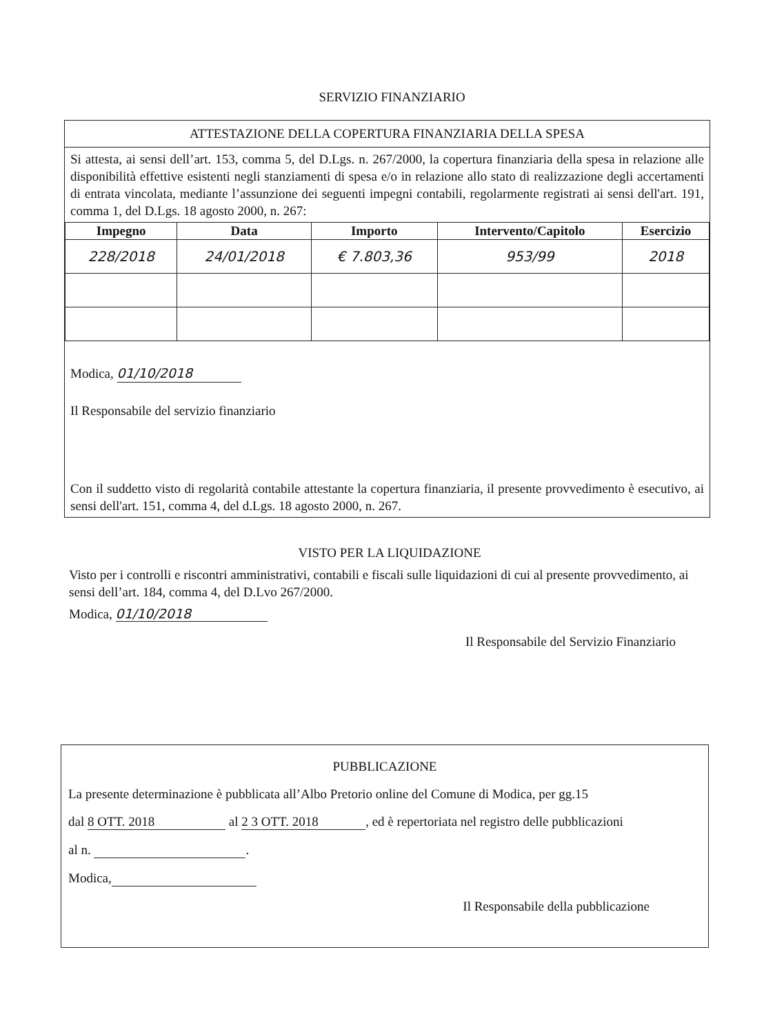SERVIZIO FINANZIARIO
ATTESTAZIONE DELLA COPERTURA FINANZIARIA DELLA SPESA
Si attesta, ai sensi dell’art. 153, comma 5, del D.Lgs. n. 267/2000, la copertura finanziaria della spesa in relazione alle disponibilità effettive esistenti negli stanziamenti di spesa e/o in relazione allo stato di realizzazione degli accertamenti di entrata vincolata, mediante l’assunzione dei seguenti impegni contabili, regolarmente registrati ai sensi dell'art. 191, comma 1, del D.Lgs. 18 agosto 2000, n. 267:
| Impegno | Data | Importo | Intervento/Capitolo | Esercizio |
| --- | --- | --- | --- | --- |
| 228/2018 | 24/01/2018 | € 7.803,36 | 953/99 | 2018 |
Modica, 01/10/2018
Il Responsabile del servizio finanziario
Con il suddetto visto di regolarità contabile attestante la copertura finanziaria, il presente provvedimento è esecutivo, ai sensi dell'art. 151, comma 4, del d.Lgs. 18 agosto 2000, n. 267.
VISTO PER LA LIQUIDAZIONE
Visto per i controlli e riscontri amministrativi, contabili e fiscali sulle liquidazioni di cui al presente provvedimento, ai sensi dell’art. 184, comma 4, del D.Lvo 267/2000.
Modica, 01/10/2018
Il Responsabile del Servizio Finanziario
PUBBLICAZIONE
La presente determinazione è pubblicata all’Albo Pretorio online del Comune di Modica, per gg.15
dal 8 OTT. 2018 al 2 3 OTT. 2018, ed è repertoriata nel registro delle pubblicazioni
al n. .
Modica,
Il Responsabile della pubblicazione